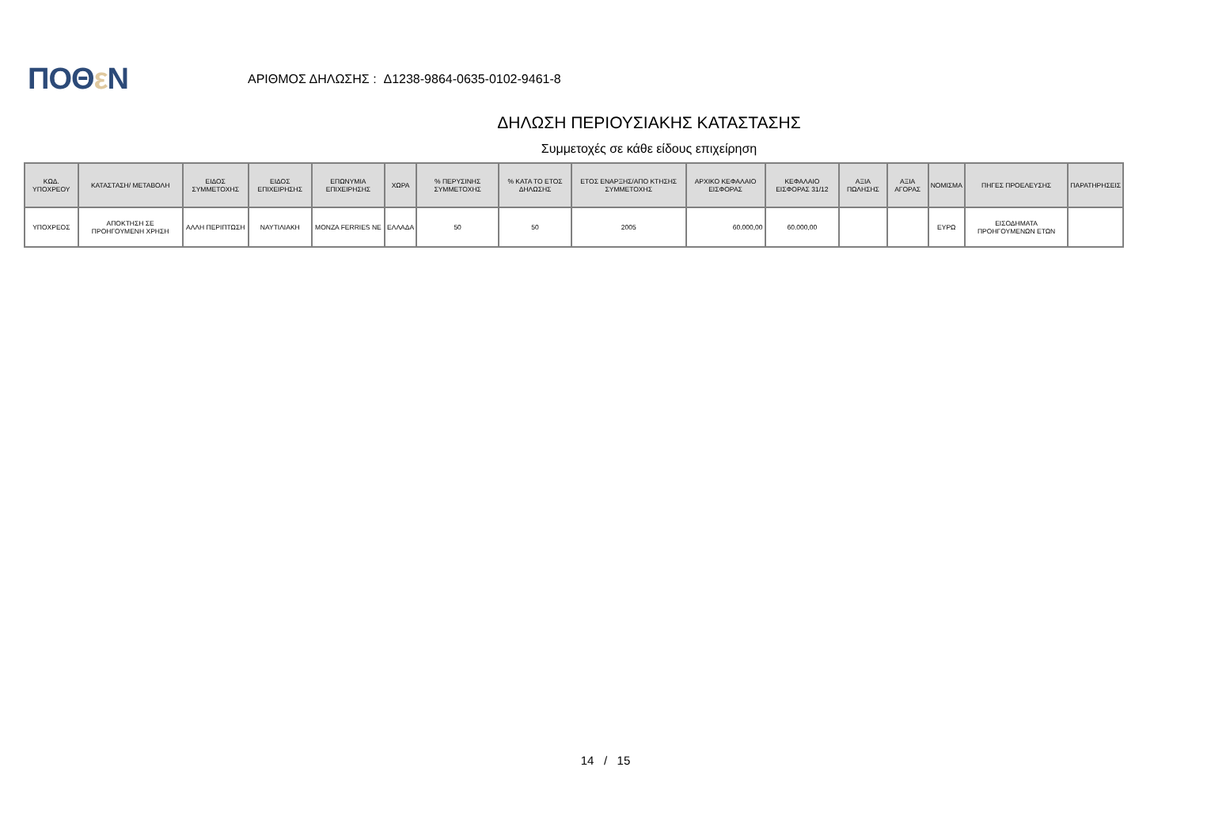ΠΟΘε Ν
ΑΡΙΘΜΟΣ ΔΗΛΩΣΗΣ : Δ1238-9864-0635-0102-9461-8
ΔΗΛΩΣΗ ΠΕΡΙΟΥΣΙΑΚΗΣ ΚΑΤΑΣΤΑΣΗΣ
Συμμετοχές σε κάθε είδους επιχείρηση
| ΚΩΔ. ΥΠΟΧΡΕΟΥ | ΚΑΤΑΣΤΑΣΗ/ ΜΕΤΑΒΟΛΗ | ΕΙΔΟΣ ΣΥΜΜΕΤΟΧΗΣ | ΕΙΔΟΣ ΕΠΙΧΕΙΡΗΣΗΣ | ΕΠΩΝΥΜΙΑ ΕΠΙΧΕΙΡΗΣΗΣ | ΧΩΡΑ | % ΠΕΡΥΣΙΝΗΣ ΣΥΜΜΕΤΟΧΗΣ | % ΚΑΤΑ ΤΟ ΕΤΟΣ ΔΗΛΩΣΗΣ | ΕΤΟΣ ΕΝΑΡΞΗΣ/ΑΠΟ ΚΤΗΣΗΣ ΣΥΜΜΕΤΟΧΗΣ | ΑΡΧΙΚΟ ΚΕΦΑΛΑΙΟ ΕΙΣΦΟΡΑΣ | ΚΕΦΑΛΑΙΟ ΕΙΣΦΟΡΑΣ 31/12 | ΑΞΙΑ ΠΩΛΗΣΗΣ | ΑΞΙΑ ΑΓΟΡΑΣ | ΝΟΜΙΣΜΑ | ΠΗΓΕΣ ΠΡΟΕΛΕΥΣΗΣ | ΠΑΡΑΤΗΡΗΣΕΙΣ |
| --- | --- | --- | --- | --- | --- | --- | --- | --- | --- | --- | --- | --- | --- | --- | --- |
| ΥΠΟΧΡΕΟΣ | ΑΠΟΚΤΗΣΗ ΣΕ ΠΡΟΗΓΟΥΜΕΝΗ ΧΡΗΣΗ | ΑΛΛΗ ΠΕΡΙΠΤΩΣΗ | ΝΑΥΤΙΛΙΑΚΗ | MONZA FERRIES NE | ΕΛΛΑΔΑ | 50 | 50 | 2005 | 60.000,00 | 60.000,00 | | | ΕΥΡΩ | ΕΙΣΟΔΗΜΑΤΑ ΠΡΟΗΓΟΥΜΕΝΩΝ ΕΤΩΝ | |
14 / 15